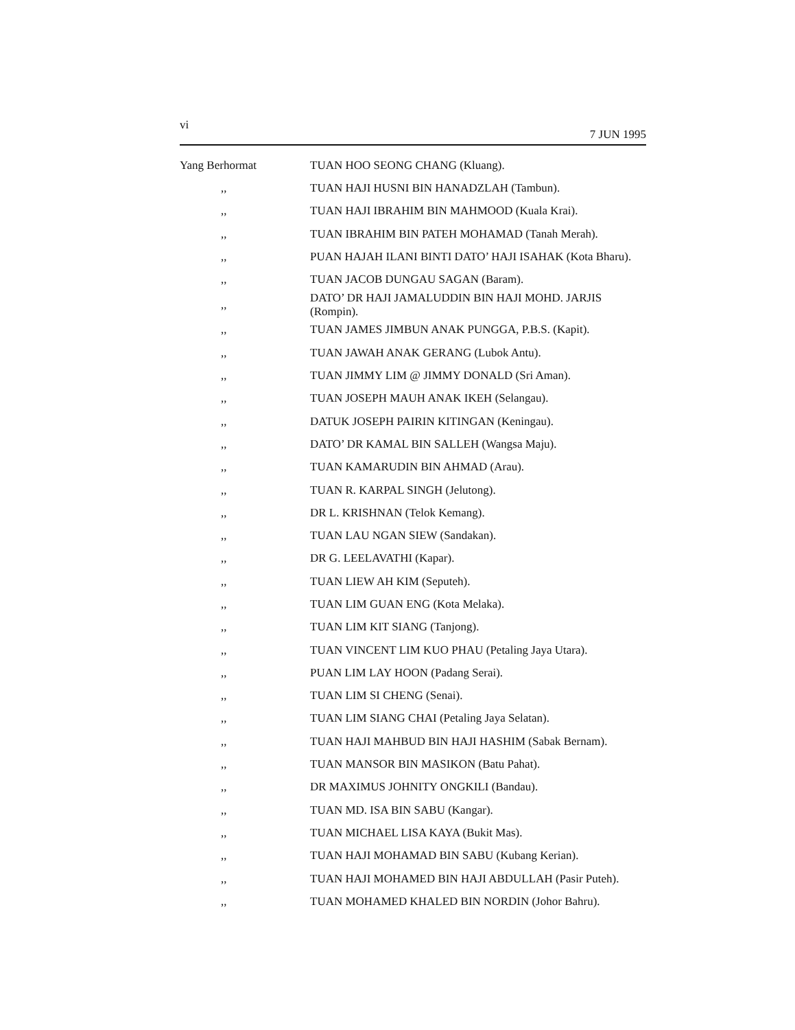vi 7 JUN 1995
| Yang Berhormat | TUAN HOO SEONG CHANG (Kluang). |
| ,, | TUAN HAJI HUSNI BIN HANADZLAH (Tambun). |
| ,, | TUAN HAJI IBRAHIM BIN MAHMOOD (Kuala Krai). |
| ,, | TUAN IBRAHIM BIN PATEH MOHAMAD (Tanah Merah). |
| ,, | PUAN HAJAH ILANI BINTI DATO’ HAJI ISAHAK (Kota Bharu). |
| ,, | TUAN JACOB DUNGAU SAGAN (Baram). |
| ,, | DATO’ DR HAJI JAMALUDDIN BIN HAJI MOHD. JARJIS (Rompin). |
| ,, | TUAN JAMES JIMBUN ANAK PUNGGA, P.B.S. (Kapit). |
| ,, | TUAN JAWAH ANAK GERANG (Lubok Antu). |
| ,, | TUAN JIMMY LIM @ JIMMY DONALD (Sri Aman). |
| ,, | TUAN JOSEPH MAUH ANAK IKEH (Selangau). |
| ,, | DATUK JOSEPH PAIRIN KITINGAN (Keningau). |
| ,, | DATO’ DR KAMAL BIN SALLEH (Wangsa Maju). |
| ,, | TUAN KAMARUDIN BIN AHMAD (Arau). |
| ,, | TUAN R. KARPAL SINGH (Jelutong). |
| ,, | DR L. KRISHNAN (Telok Kemang). |
| ,, | TUAN LAU NGAN SIEW (Sandakan). |
| ,, | DR G. LEELAVATHI (Kapar). |
| ,, | TUAN LIEW AH KIM (Seputeh). |
| ,, | TUAN LIM GUAN ENG (Kota Melaka). |
| ,, | TUAN LIM KIT SIANG (Tanjong). |
| ,, | TUAN VINCENT LIM KUO PHAU (Petaling Jaya Utara). |
| ,, | PUAN LIM LAY HOON (Padang Serai). |
| ,, | TUAN LIM SI CHENG (Senai). |
| ,, | TUAN LIM SIANG CHAI (Petaling Jaya Selatan). |
| ,, | TUAN HAJI MAHBUD BIN HAJI HASHIM (Sabak Bernam). |
| ,, | TUAN MANSOR BIN MASIKON (Batu Pahat). |
| ,, | DR MAXIMUS JOHNITY ONGKILI (Bandau). |
| ,, | TUAN MD. ISA BIN SABU (Kangar). |
| ,, | TUAN MICHAEL LISA KAYA (Bukit Mas). |
| ,, | TUAN HAJI MOHAMAD BIN SABU (Kubang Kerian). |
| ,, | TUAN HAJI MOHAMED BIN HAJI ABDULLAH (Pasir Puteh). |
| ,, | TUAN MOHAMED KHALED BIN NORDIN (Johor Bahru). |